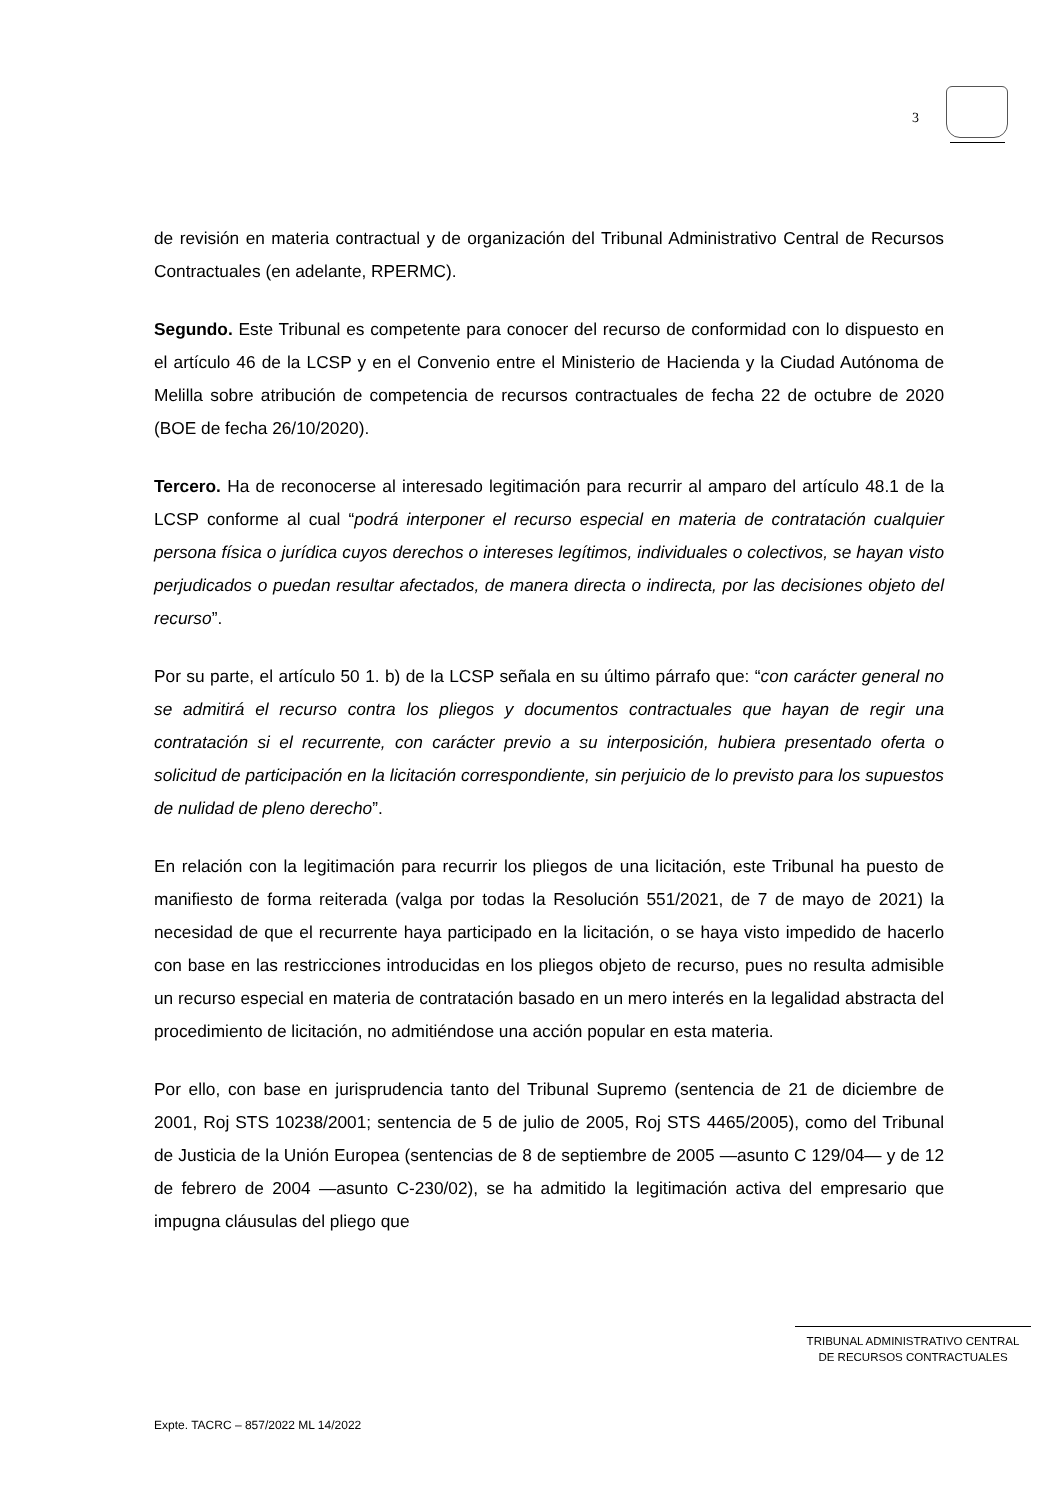3
de revisión en materia contractual y de organización del Tribunal Administrativo Central de Recursos Contractuales (en adelante, RPERMC).
Segundo. Este Tribunal es competente para conocer del recurso de conformidad con lo dispuesto en el artículo 46 de la LCSP y en el Convenio entre el Ministerio de Hacienda y la Ciudad Autónoma de Melilla sobre atribución de competencia de recursos contractuales de fecha 22 de octubre de 2020 (BOE de fecha 26/10/2020).
Tercero. Ha de reconocerse al interesado legitimación para recurrir al amparo del artículo 48.1 de la LCSP conforme al cual “podrá interponer el recurso especial en materia de contratación cualquier persona física o jurídica cuyos derechos o intereses legítimos, individuales o colectivos, se hayan visto perjudicados o puedan resultar afectados, de manera directa o indirecta, por las decisiones objeto del recurso”.
Por su parte, el artículo 50 1. b) de la LCSP señala en su último párrafo que: “con carácter general no se admitirá el recurso contra los pliegos y documentos contractuales que hayan de regir una contratación si el recurrente, con carácter previo a su interposición, hubiera presentado oferta o solicitud de participación en la licitación correspondiente, sin perjuicio de lo previsto para los supuestos de nulidad de pleno derecho”.
En relación con la legitimación para recurrir los pliegos de una licitación, este Tribunal ha puesto de manifiesto de forma reiterada (valga por todas la Resolución 551/2021, de 7 de mayo de 2021) la necesidad de que el recurrente haya participado en la licitación, o se haya visto impedido de hacerlo con base en las restricciones introducidas en los pliegos objeto de recurso, pues no resulta admisible un recurso especial en materia de contratación basado en un mero interés en la legalidad abstracta del procedimiento de licitación, no admitiéndose una acción popular en esta materia.
Por ello, con base en jurisprudencia tanto del Tribunal Supremo (sentencia de 21 de diciembre de 2001, Roj STS 10238/2001; sentencia de 5 de julio de 2005, Roj STS 4465/2005), como del Tribunal de Justicia de la Unión Europea (sentencias de 8 de septiembre de 2005 —asunto C 129/04— y de 12 de febrero de 2004 —asunto C-230/02), se ha admitido la legitimación activa del empresario que impugna cláusulas del pliego que
TRIBUNAL ADMINISTRATIVO CENTRAL
DE RECURSOS CONTRACTUALES
Expte. TACRC – 857/2022 ML 14/2022